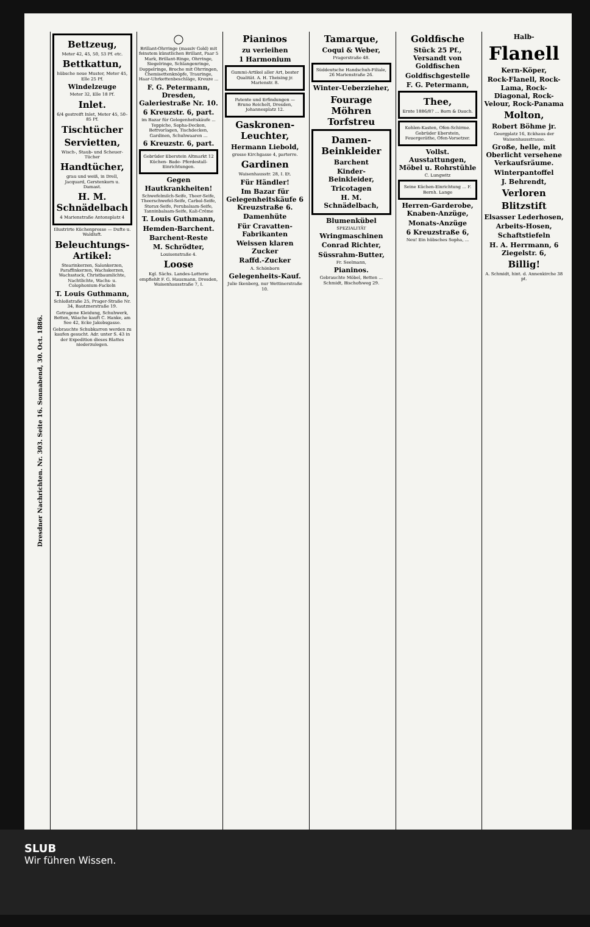Dresdner Nachrichten. Nr. 303. Seite 16. Sonnabend, 30. Oct. 1886.
Bettzeug,
Meter 42, 45, 50, 53 Pf. etc.
Bettkattun,
hübsche neue Muster, Meter 45, Elle 25 Pf.
Windelzeuge
Meter 32, Elle 18 Pf.
Inlet.
6/4 gestreift Inlet, Meter 45, 50–85 Pf.
Tischtücher
Servietten,
Wisch-, Staub- und Scheuer-Tücher
Handtücher,
grau und weiß, in Drell, Jacquard, Gerstenkorn u. Damast.
H. M. Schnädelbach
4 Marienstraße Antonsplatz 4
Illustrirte Küchenpresse — Dufte u. Waldluft.
Beleuchtungs-Artikel:
Stearinkerzen, Salonkerzen, Paraffinkerzen, Wachskerzen, Wachsstock, Christbaumlichte, Nachtlichte, Wachs- u. Colophonium-Fackeln
T. Louis Guthmann,
Schloßstraße 25, Prager-Straße Nr. 34, Bautznerstraße 19.
Getragene Kleidung, Schuhwerk, Betten, Wäsche kauft C. Hanke, am See 42, Ecke Jakobsgasse.
Gebrauchte Schubkarren werden zu kaufen gesucht. Adr. unter S. 43 in der Expedition dieses Blattes niederzulegen.
◯
Brillant-Ohrringe (massiv Gold) mit feinstem künstlichen Brillant, Paar 5 Mark, Brillant-Ringe, Ohrringe, Siegelringe, Schlangenringe, Doppelringe, Broche mit Ohrringen, Chemisettenknöpfe, Trauringe, Haar-Uhrkettenbeschläge, Kreuze ...
F. G. Petermann, Dresden, Galeriestraße Nr. 10.
6 Kreuzstr. 6, part.
im Bazar für Gelegenheitskäufe ... Teppiche, Sopha-Decken, Bettvorlagen, Tischdecken, Gardinen, Schuhwaaren ...
6 Kreuzstr. 6, part.
Gebrüder Eberstein Altmarkt 12 Küchen- Bade- Pferdestall-Einrichtungen.
Gegen Hautkrankheiten!
Schwefelmilch-Seife, Theer-Seife, Theerschwefel-Seife, Carbol-Seife, Storax-Seife, Perubalsam-Seife, Tanninbalsam-Seife, Kali-Crême
T. Louis Guthmann,
Hemden-Barchent.
Barchent-Reste
M. Schrödter,
Louisenstraße 4.
Loose
Kgl. Sächs. Landes-Lotterie empfiehlt F. G. Hausmann, Dresden, Waisenhausstraße 7, I.
Pianinos
zu verleihen
1 Harmonium
Gummi-Artikel aller Art, bester Qualität. A. H. Theising jr. Marienstr. 8.
Patente und Erfindungen — Bruno Reichelt, Dresden, Johannesplatz 12.
Gaskronen-Leuchter,
Hermann Liebold,
grosse Kirchgasse 4, parterre.
Gardinen
Waisenhausstr. 28, I. Et.
Für Händler!
Im Bazar für Gelegenheitskäufe 6 Kreuzstraße 6.
Damenhüte
Für Cravatten-Fabrikanten
Weissen klaren Zucker
Raffd.-Zucker
A. Schönborn
Gelegenheits-Kauf.
Julie Ikenberg, nur Wettinerstraße 10.
Tamarque,
Coqui & Weber,
Pragerstraße 48.
Süddeutsche Handschuh-Filiale, 26 Marienstraße 26.
Winter-Ueberzieher,
Fourage Möhren Torfstreu
Damen-Beinkleider
Barchent
Kinder-Beinkleider,
Tricotagen
H. M. Schnädelbach,
Blumenkübel
SPEZIALITÄT
Wringmaschinen
Conrad Richter,
Süssrahm-Butter,
Fr. Seelmann,
Pianinos.
Gebrauchte Möbel, Betten ... Schmidt, Bischofsweg 29.
Goldfische
Stück 25 Pf., Versandt von Goldfischen
Goldfischgestelle
F. G. Petermann,
Thee,
Ernte 1886/87 ... Born & Dauch.
Kohlen-Kasten, Ofen-Schirme. Gebrüder Eberstein, Feuergeräthe, Ofen-Vorsetzer.
Vollst. Ausstattungen, Möbel u. Rohrstühle
C. Lungwitz
Seine Küchen-Einrichtung ... F. Bernh. Lange
Herren-Garderobe, Knaben-Anzüge,
Monats-Anzüge
6 Kreuzstraße 6,
Neu! Ein hübsches Sopha, ...
Halb-
Flanell
Kern-Köper,
Rock-Flanell, Rock-Lama, Rock-Diagonal, Rock-Velour, Rock-Panama
Molton,
Robert Böhme jr.
Georgplatz 16, Eckhaus der Waisenhausstrasse.
Große, helle, mit Oberlicht versehene Verkaufsräume.
Winterpantoffel
J. Behrendt,
Verloren
Blitzstift
Elsasser Lederhosen,
Arbeits-Hosen,
Schaftstiefeln
H. A. Herrmann, 6 Ziegelstr. 6,
Billig!
A. Schmidt, hint. d. Annenkirche 38 pt.
SLUB
Wir führen Wissen.